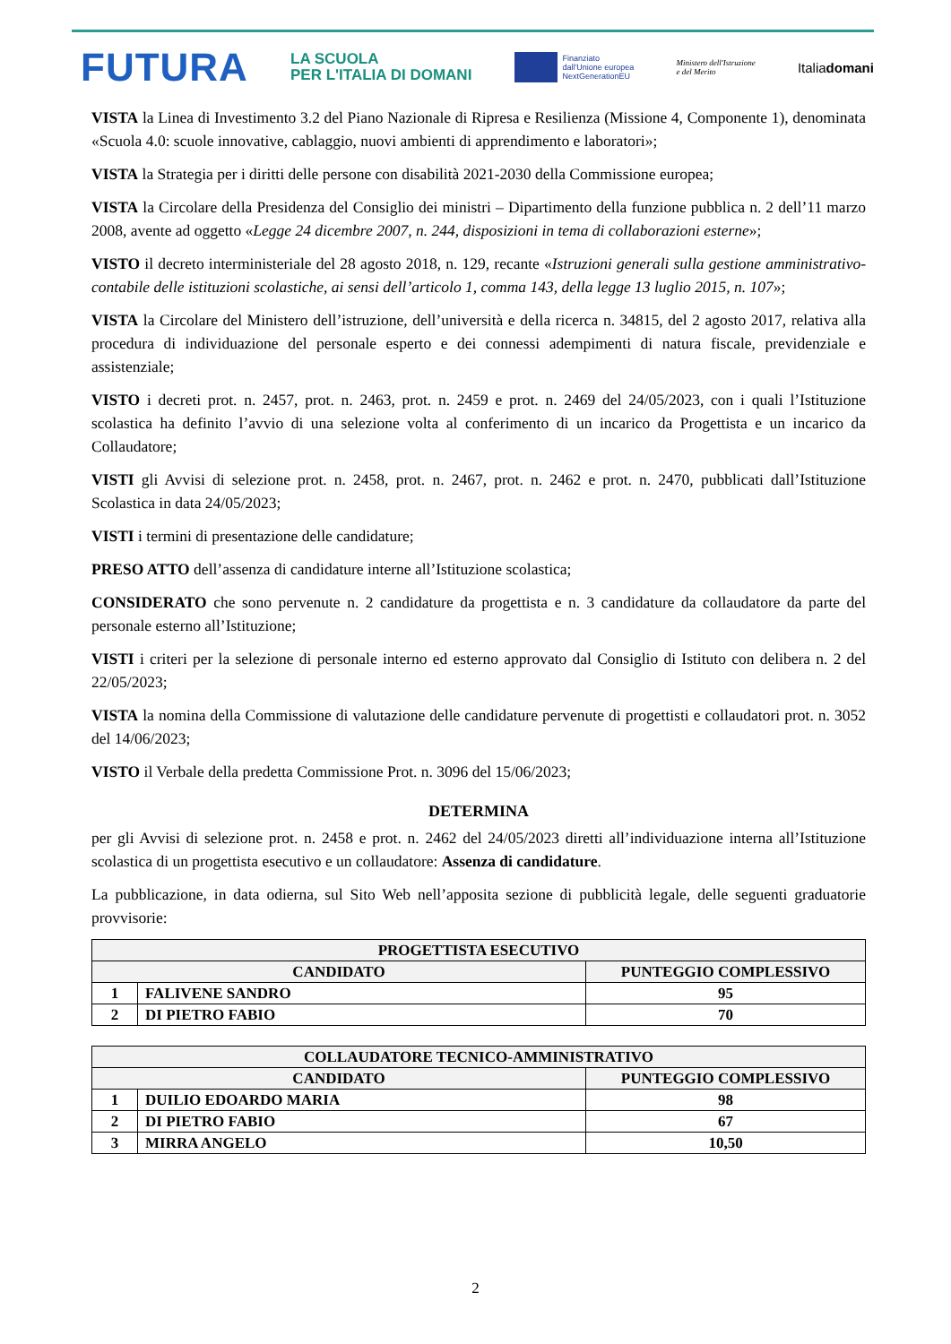FUTURA LA SCUOLA
PER L'ITALIA DI DOMANI Finanziato
dall'Unione europea
NextGenerationEU Ministero dell'Istruzione
e del Merito Italiadomani
VISTA la Linea di Investimento 3.2 del Piano Nazionale di Ripresa e Resilienza (Missione 4, Componente 1), denominata «Scuola 4.0: scuole innovative, cablaggio, nuovi ambienti di apprendimento e laboratori»;
VISTA la Strategia per i diritti delle persone con disabilità 2021-2030 della Commissione europea;
VISTA la Circolare della Presidenza del Consiglio dei ministri – Dipartimento della funzione pubblica n. 2 dell’11 marzo 2008, avente ad oggetto «Legge 24 dicembre 2007, n. 244, disposizioni in tema di collaborazioni esterne»;
VISTO il decreto interministeriale del 28 agosto 2018, n. 129, recante «Istruzioni generali sulla gestione amministrativo-contabile delle istituzioni scolastiche, ai sensi dell’articolo 1, comma 143, della legge 13 luglio 2015, n. 107»;
VISTA la Circolare del Ministero dell’istruzione, dell’università e della ricerca n. 34815, del 2 agosto 2017, relativa alla procedura di individuazione del personale esperto e dei connessi adempimenti di natura fiscale, previdenziale e assistenziale;
VISTO i decreti prot. n. 2457, prot. n. 2463, prot. n. 2459 e prot. n. 2469 del 24/05/2023, con i quali l’Istituzione scolastica ha definito l’avvio di una selezione volta al conferimento di un incarico da Progettista e un incarico da Collaudatore;
VISTI gli Avvisi di selezione prot. n. 2458, prot. n. 2467, prot. n. 2462 e prot. n. 2470, pubblicati dall’Istituzione Scolastica in data 24/05/2023;
VISTI i termini di presentazione delle candidature;
PRESO ATTO dell’assenza di candidature interne all’Istituzione scolastica;
CONSIDERATO che sono pervenute n. 2 candidature da progettista e n. 3 candidature da collaudatore da parte del personale esterno all’Istituzione;
VISTI i criteri per la selezione di personale interno ed esterno approvato dal Consiglio di Istituto con delibera n. 2 del 22/05/2023;
VISTA la nomina della Commissione di valutazione delle candidature pervenute di progettisti e collaudatori prot. n. 3052 del 14/06/2023;
VISTO il Verbale della predetta Commissione Prot. n. 3096 del 15/06/2023;
DETERMINA
per gli Avvisi di selezione prot. n. 2458 e prot. n. 2462 del 24/05/2023 diretti all’individuazione interna all’Istituzione scolastica di un progettista esecutivo e un collaudatore: Assenza di candidature.
La pubblicazione, in data odierna, sul Sito Web nell’apposita sezione di pubblicità legale, delle seguenti graduatorie provvisorie:
| PROGETTISTA ESECUTIVO | | |
| --- | --- | --- |
| CANDIDATO | | PUNTEGGIO COMPLESSIVO |
| 1 | FALIVENE SANDRO | 95 |
| 2 | DI PIETRO FABIO | 70 |
| COLLAUDATORE TECNICO-AMMINISTRATIVO | | |
| --- | --- | --- |
| CANDIDATO | | PUNTEGGIO COMPLESSIVO |
| 1 | DUILIO EDOARDO MARIA | 98 |
| 2 | DI PIETRO FABIO | 67 |
| 3 | MIRRA ANGELO | 10,50 |
2